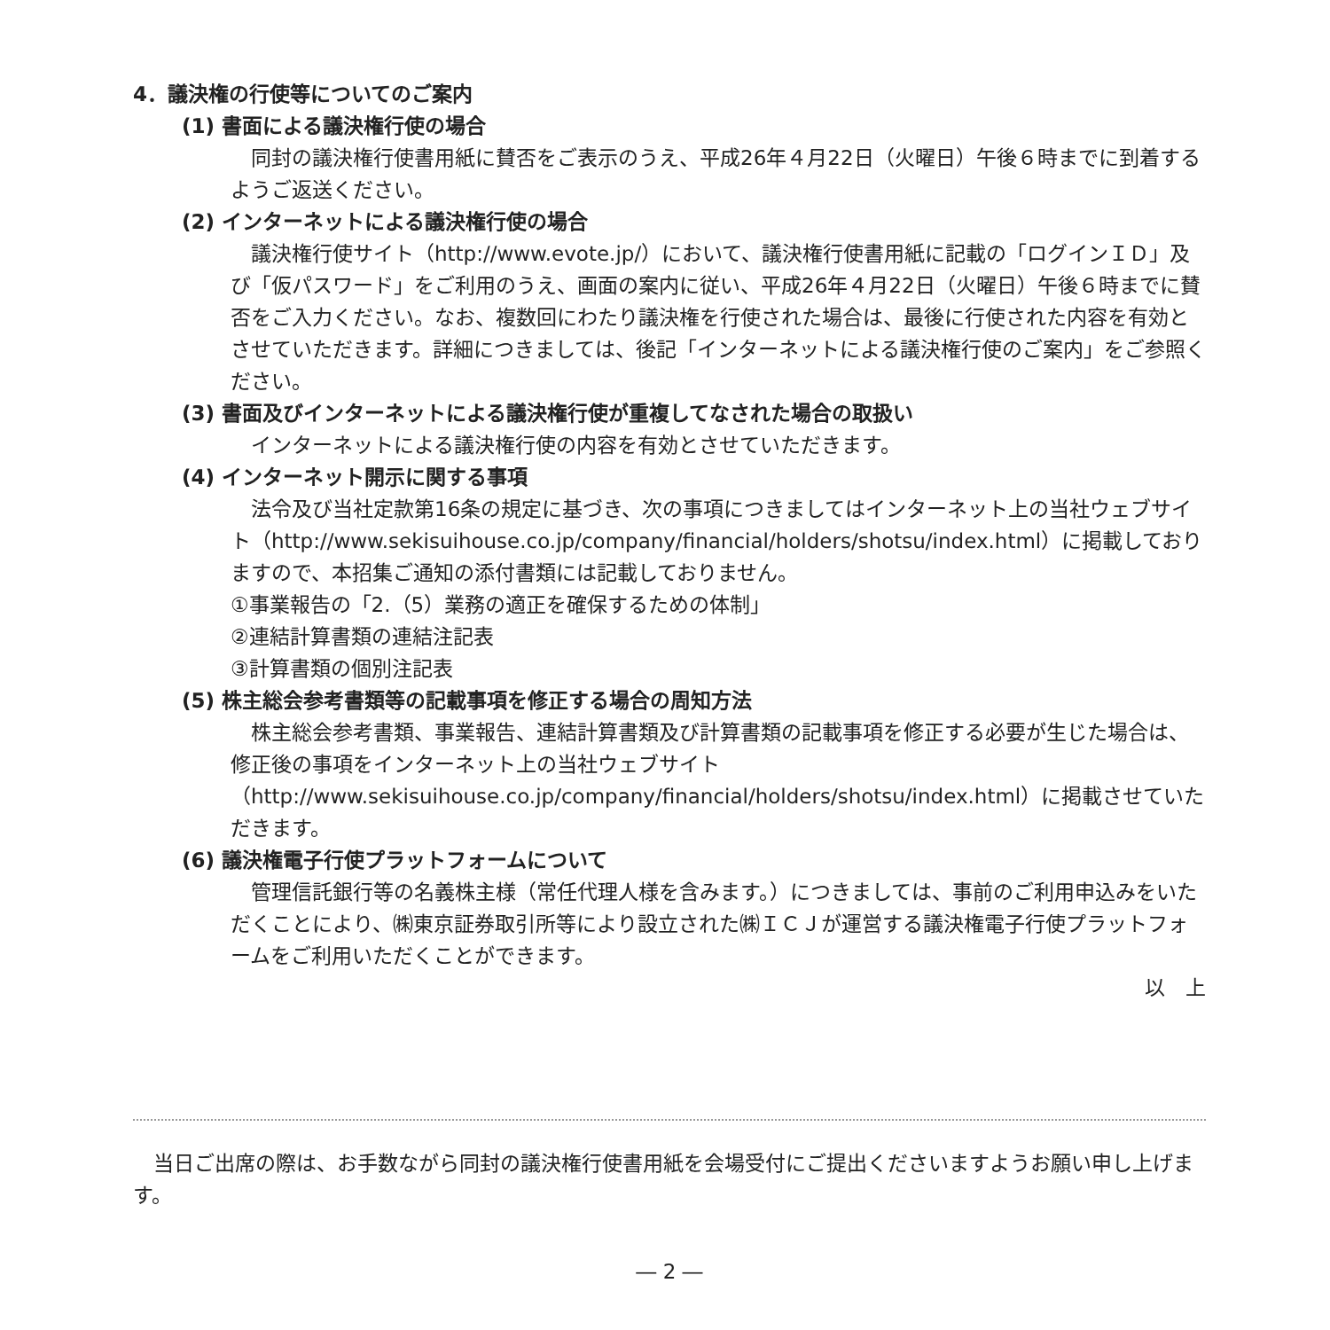4．議決権の行使等についてのご案内
(1) 書面による議決権行使の場合
同封の議決権行使書用紙に賛否をご表示のうえ、平成26年４月22日（火曜日）午後６時までに到着するようご返送ください。
(2) インターネットによる議決権行使の場合
議決権行使サイト（http://www.evote.jp/）において、議決権行使書用紙に記載の「ログインＩＤ」及び「仮パスワード」をご利用のうえ、画面の案内に従い、平成26年４月22日（火曜日）午後６時までに賛否をご入力ください。なお、複数回にわたり議決権を行使された場合は、最後に行使された内容を有効とさせていただきます。詳細につきましては、後記「インターネットによる議決権行使のご案内」をご参照ください。
(3) 書面及びインターネットによる議決権行使が重複してなされた場合の取扱い
インターネットによる議決権行使の内容を有効とさせていただきます。
(4) インターネット開示に関する事項
法令及び当社定款第16条の規定に基づき、次の事項につきましてはインターネット上の当社ウェブサイト（http://www.sekisuihouse.co.jp/company/financial/holders/shotsu/index.html）に掲載しておりますので、本招集ご通知の添付書類には記載しておりません。
①事業報告の「2.（5）業務の適正を確保するための体制」
②連結計算書類の連結注記表
③計算書類の個別注記表
(5) 株主総会参考書類等の記載事項を修正する場合の周知方法
株主総会参考書類、事業報告、連結計算書類及び計算書類の記載事項を修正する必要が生じた場合は、修正後の事項をインターネット上の当社ウェブサイト（http://www.sekisuihouse.co.jp/company/financial/holders/shotsu/index.html）に掲載させていただきます。
(6) 議決権電子行使プラットフォームについて
管理信託銀行等の名義株主様（常任代理人様を含みます。）につきましては、事前のご利用申込みをいただくことにより、㈱東京証券取引所等により設立された㈱ＩＣＪが運営する議決権電子行使プラットフォームをご利用いただくことができます。
以　上
当日ご出席の際は、お手数ながら同封の議決権行使書用紙を会場受付にご提出くださいますようお願い申し上げます。
― 2 ―